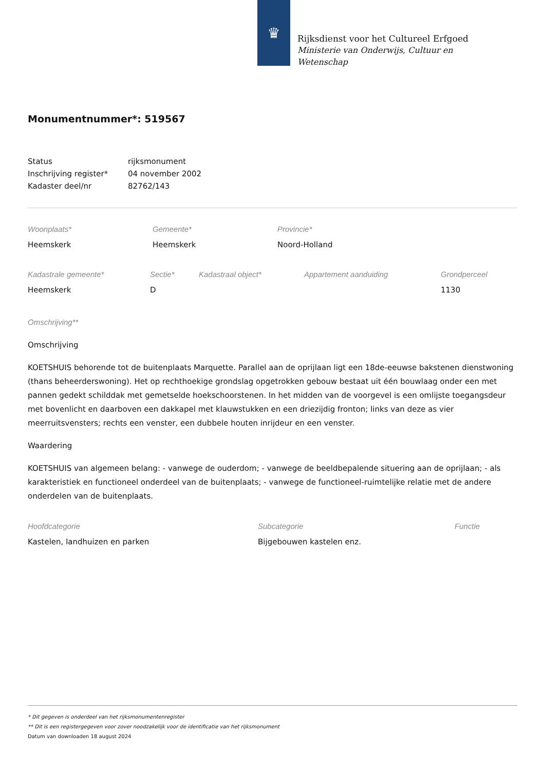♛
Rijksdienst voor het Cultureel Erfgoed
Ministerie van Onderwijs, Cultuur en
Wetenschap
Monumentnummer*: 519567
| Status | rijksmonument |
| Inschrijving register* | 04 november 2002 |
| Kadaster deel/nr | 82762/143 |
| Woonplaats* | Gemeente* | Provincie* |
| Heemskerk | Heemskerk | Noord-Holland |
| Kadastrale gemeente* | Sectie* | Kadastraal object* | Appartement aanduiding | Grondperceel |
| Heemskerk | D | | | 1130 |
Omschrijving**
Omschrijving
KOETSHUIS behorende tot de buitenplaats Marquette. Parallel aan de oprijlaan ligt een 18de-eeuwse bakstenen dienstwoning (thans beheerderswoning). Het op rechthoekige grondslag opgetrokken gebouw bestaat uit één bouwlaag onder een met pannen gedekt schilddak met gemetselde hoekschoorstenen. In het midden van de voorgevel is een omlijste toegangsdeur met bovenlicht en daarboven een dakkapel met klauwstukken en een driezijdig fronton; links van deze as vier meerruitsvensters; rechts een venster, een dubbele houten inrijdeur en een venster.
Waardering
KOETSHUIS van algemeen belang: - vanwege de ouderdom; - vanwege de beeldbepalende situering aan de oprijlaan; - als karakteristiek en functioneel onderdeel van de buitenplaats; - vanwege de functioneel-ruimtelijke relatie met de andere onderdelen van de buitenplaats.
| Hoofdcategorie | Subcategorie | Functie |
| Kastelen, landhuizen en parken | Bijgebouwen kastelen enz. | |
* Dit gegeven is onderdeel van het rijksmonumentenregister
** Dit is een registergegeven voor zover noodzakelijk voor de identificatie van het rijksmonument
Datum van downloaden 18 august 2024